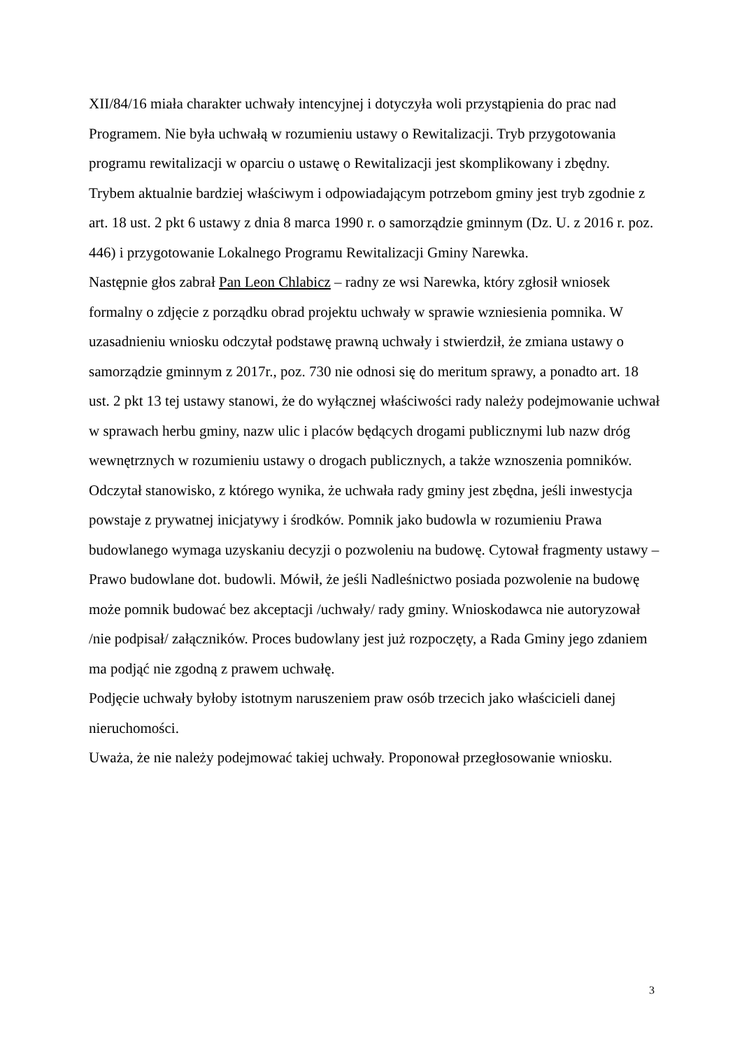XII/84/16 miała charakter uchwały intencyjnej i dotyczyła woli przystąpienia do prac nad Programem. Nie była uchwałą w rozumieniu ustawy o Rewitalizacji. Tryb przygotowania programu rewitalizacji w oparciu o ustawę o Rewitalizacji jest skomplikowany i zbędny.
Trybem aktualnie bardziej właściwym i odpowiadającym potrzebom gminy jest tryb zgodnie z art. 18 ust. 2 pkt 6 ustawy z dnia 8 marca 1990 r. o samorządzie gminnym (Dz. U. z 2016 r. poz. 446) i przygotowanie Lokalnego Programu Rewitalizacji Gminy Narewka.
Następnie głos zabrał Pan Leon Chlabicz – radny ze wsi Narewka, który zgłosił wniosek formalny o zdjęcie z porządku obrad projektu uchwały w sprawie wzniesienia pomnika. W uzasadnieniu wniosku odczytał podstawę prawną uchwały i stwierdził, że zmiana ustawy o samorządzie gminnym z 2017r., poz. 730 nie odnosi się do meritum sprawy, a ponadto art. 18 ust. 2 pkt 13 tej ustawy stanowi, że do wyłącznej właściwości rady należy podejmowanie uchwał w sprawach herbu gminy, nazw ulic i placów będących drogami publicznymi lub nazw dróg wewnętrznych w rozumieniu ustawy o drogach publicznych, a także wznoszenia pomników. Odczytał stanowisko, z którego wynika, że uchwała rady gminy jest zbędna, jeśli inwestycja powstaje z prywatnej inicjatywy i środków. Pomnik jako budowla w rozumieniu Prawa budowlanego wymaga uzyskaniu decyzji o pozwoleniu na budowę. Cytował fragmenty ustawy –Prawo budowlane dot. budowli. Mówił, że jeśli Nadleśnictwo posiada pozwolenie na budowę może pomnik budować bez akceptacji /uchwały/ rady gminy. Wnioskodawca nie autoryzował /nie podpisał/ załączników. Proces budowlany jest już rozpoczęty, a Rada Gminy jego zdaniem ma podjąć nie zgodną z prawem uchwałę.
Podjęcie uchwały byłoby istotnym naruszeniem praw osób trzecich jako właścicieli danej nieruchomości.
Uważa, że nie należy podejmować takiej uchwały. Proponował przegłosowanie wniosku.
3